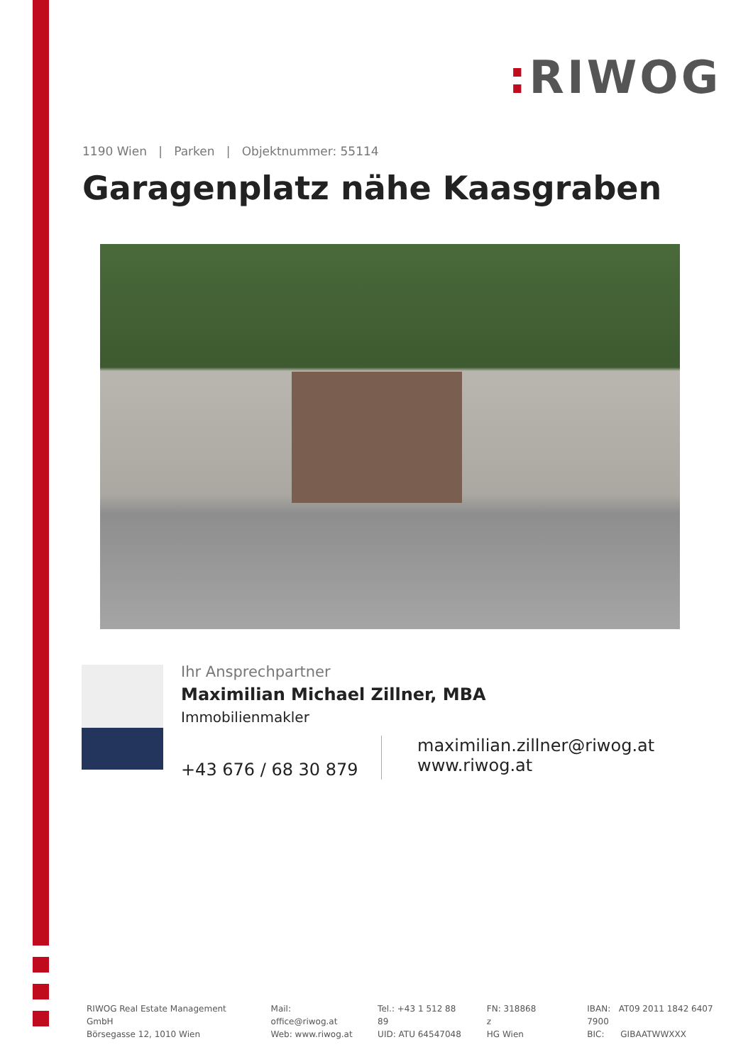: RIWOG
1190 Wien | Parken | Objektnummer: 55114
Garagenplatz nähe Kaasgraben
Ihr Ansprechpartner
Maximilian Michael Zillner, MBA
Immobilienmakler
+43 676 / 68 30 879
maximilian.zillner@riwog.at
www.riwog.at
RIWOG Real Estate Management GmbH
Börsegasse 12, 1010 Wien
Mail: office@riwog.at
Web: www.riwog.at
Tel.: +43 1 512 88 89
UID: ATU 64547048
FN: 318868 z
HG Wien
IBAN: AT09 2011 1842 6407 7900
BIC: GIBAATWWXXX